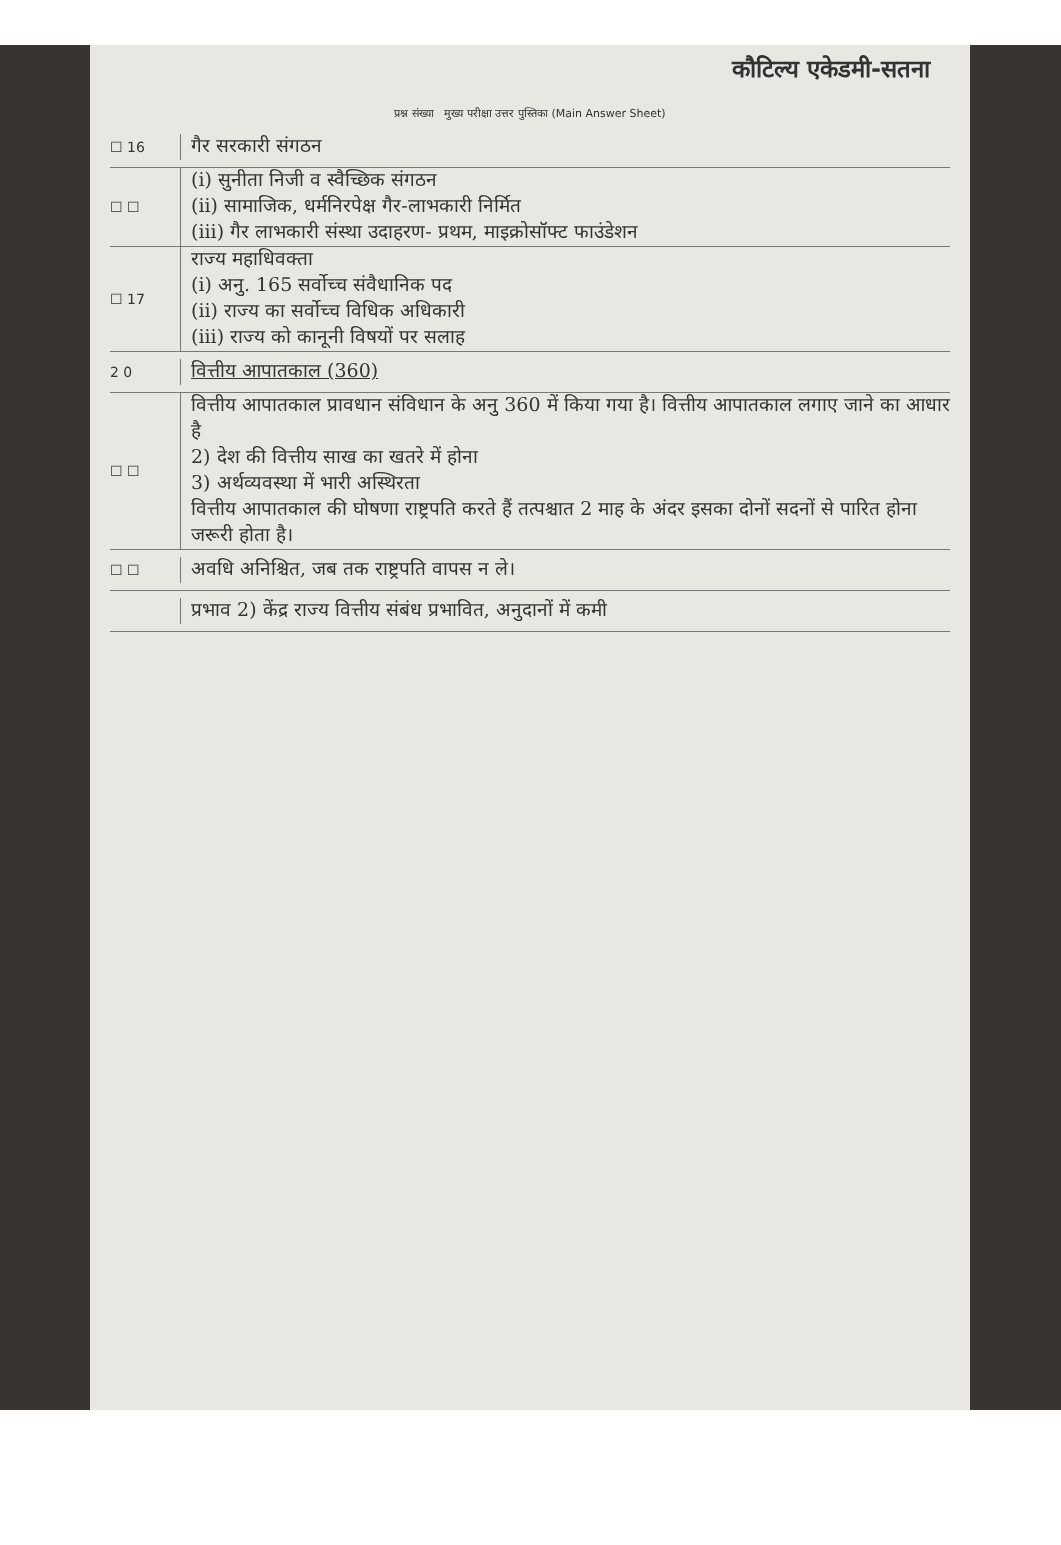कौटिल्य एकेडमी-सतना
प्रश्न संख्या मुख्य परीक्षा उत्तर पुस्तिका (Main Answer Sheet)
☐ 16
गैर सरकारी संगठन
☐ ☐
(i) सुनीता निजी व स्वैच्छिक संगठन
(ii) सामाजिक, धर्मनिरपेक्ष गैर-लाभकारी निर्मित
(iii) गैर लाभकारी संस्था उदाहरण- प्रथम, माइक्रोसॉफ्ट फाउंडेशन
☐ 17
राज्य महाधिवक्ता
(i) अनु. 165 सर्वोच्च संवैधानिक पद
(ii) राज्य का सर्वोच्च विधिक अधिकारी
(iii) राज्य को कानूनी विषयों पर सलाह
2 0
वित्तीय आपातकाल (360)
☐ ☐
वित्तीय आपातकाल प्रावधान संविधान के अनु 360 में किया गया है। वित्तीय आपातकाल लगाए जाने का आधार है
2) देश की वित्तीय साख का खतरे में होना
3) अर्थव्यवस्था में भारी अस्थिरता
वित्तीय आपातकाल की घोषणा राष्ट्रपति करते हैं तत्पश्चात 2 माह के अंदर इसका दोनों सदनों से पारित होना जरूरी होता है।
☐ ☐
अवधि अनिश्चित, जब तक राष्ट्रपति वापस न ले।
प्रभाव 2) केंद्र राज्य वित्तीय संबंध प्रभावित, अनुदानों में कमी